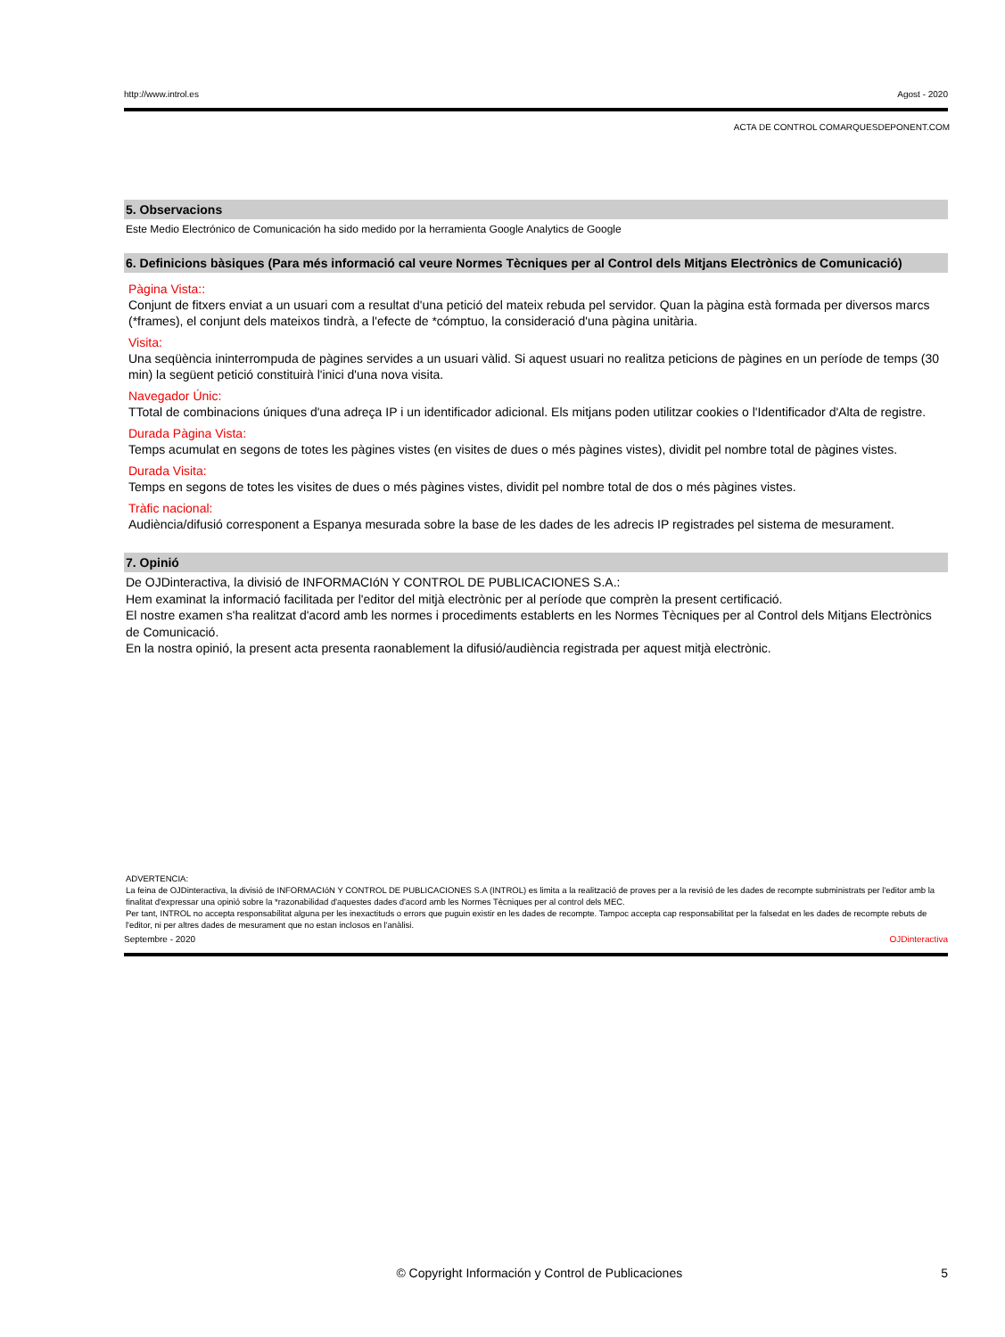http://www.introl.es Agost - 2020
ACTA DE CONTROL COMARQUESDEPONENT.COM
5. Observacions
Este Medio Electrónico de Comunicación ha sido medido por la herramienta Google Analytics de Google
6. Definicions bàsiques (Para més informació cal veure Normes Tècniques per al Control dels Mitjans Electrònics de Comunicació)
Pàgina Vista::
Conjunt de fitxers enviat a un usuari com a resultat d'una petició del mateix rebuda pel servidor. Quan la pàgina està formada per diversos marcs (*frames), el conjunt dels mateixos tindrà, a l'efecte de *cómptuo, la consideració d'una pàgina unitària.
Visita:
Una seqüència ininterrompuda de pàgines servides a un usuari vàlid. Si aquest usuari no realitza peticions de pàgines en un període de temps (30 min) la següent petició constituirà l'inici d'una nova visita.
Navegador Únic:
TTotal de combinacions úniques d'una adreça IP i un identificador adicional. Els mitjans poden utilitzar cookies o l'Identificador d'Alta de registre.
Durada Pàgina Vista:
Temps acumulat en segons de totes les pàgines vistes (en visites de dues o més pàgines vistes), dividit pel nombre total de pàgines vistes.
Durada Visita:
Temps en segons de totes les visites de dues o més pàgines vistes, dividit pel nombre total de dos o més pàgines vistes.
Tràfic nacional:
Audiència/difusió corresponent a Espanya mesurada sobre la base de les dades de les adrecis IP registrades pel sistema de mesurament.
7. Opinió
De OJDinteractiva, la divisió de INFORMACIóN Y CONTROL DE PUBLICACIONES S.A.:
Hem examinat la informació facilitada per l'editor del mitjà electrònic per al període que comprèn la present certificació.
El nostre examen s'ha realitzat d'acord amb les normes i procediments establerts en les Normes Tècniques per al Control dels Mitjans Electrònics de Comunicació.
En la nostra opinió, la present acta presenta raonablement la difusió/audiència registrada per aquest mitjà electrònic.
ADVERTENCIA:
La feina de OJDinteractiva, la divisió de INFORMACIóN Y CONTROL DE PUBLICACIONES S.A (INTROL) es limita a la realització de proves per a la revisió de les dades de recompte subministrats per l'editor amb la finalitat d'expressar una opinió sobre la *razonabilidad d'aquestes dades d'acord amb les Normes Tècniques per al control dels MEC.
Per tant, INTROL no accepta responsabilitat alguna per les inexactituds o errors que puguin existir en les dades de recompte. Tampoc accepta cap responsabilitat per la falsedat en les dades de recompte rebuts de l'editor, ni per altres dades de mesurament que no estan inclosos en l'anàlisi.
Septembre - 2020 OJDinteractiva
© Copyright Información y Control de Publicaciones 5